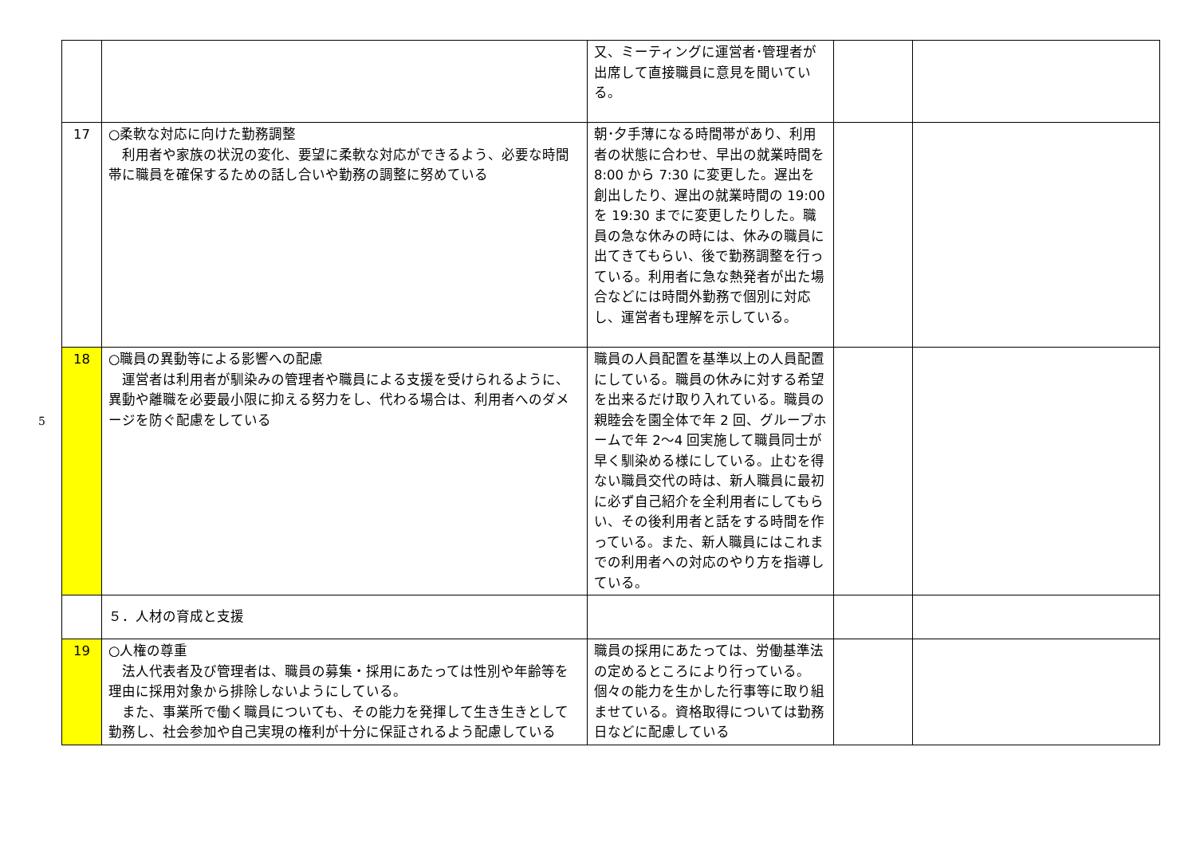5
| | | 又、ミーティングに運営者･管理者が出席して直接職員に意見を聞いている。 | | |
| 17 | ○柔軟な対応に向けた勤務調整 利用者や家族の状況の変化、要望に柔軟な対応ができるよう、必要な時間帯に職員を確保するための話し合いや勤務の調整に努めている | 朝･夕手薄になる時間帯があり、利用者の状態に合わせ、早出の就業時間を 8:00 から 7:30 に変更した。遅出を創出したり、遅出の就業時間の 19:00 を 19:30 までに変更したりした。職員の急な休みの時には、休みの職員に出てきてもらい、後で勤務調整を行っている。利用者に急な熱発者が出た場合などには時間外勤務で個別に対応し、運営者も理解を示している。 | | |
| 18 | ○職員の異動等による影響への配慮 運営者は利用者が馴染みの管理者や職員による支援を受けられるように、異動や離職を必要最小限に抑える努力をし、代わる場合は、利用者へのダメージを防ぐ配慮をしている | 職員の人員配置を基準以上の人員配置にしている。職員の休みに対する希望を出来るだけ取り入れている。職員の親睦会を園全体で年 2 回、グループホームで年 2～4 回実施して職員同士が早く馴染める様にしている。止むを得ない職員交代の時は、新人職員に最初に必ず自己紹介を全利用者にしてもらい、その後利用者と話をする時間を作っている。また、新人職員にはこれまでの利用者への対応のやり方を指導している。 | | |
| | ５．人材の育成と支援 | | | |
| 19 | ○人権の尊重 法人代表者及び管理者は、職員の募集・採用にあたっては性別や年齢等を理由に採用対象から排除しないようにしている。 また、事業所で働く職員についても、その能力を発揮して生き生きとして勤務し、社会参加や自己実現の権利が十分に保証されるよう配慮している | 職員の採用にあたっては、労働基準法の定めるところにより行っている。個々の能力を生かした行事等に取り組ませている。資格取得については勤務日などに配慮している | | |